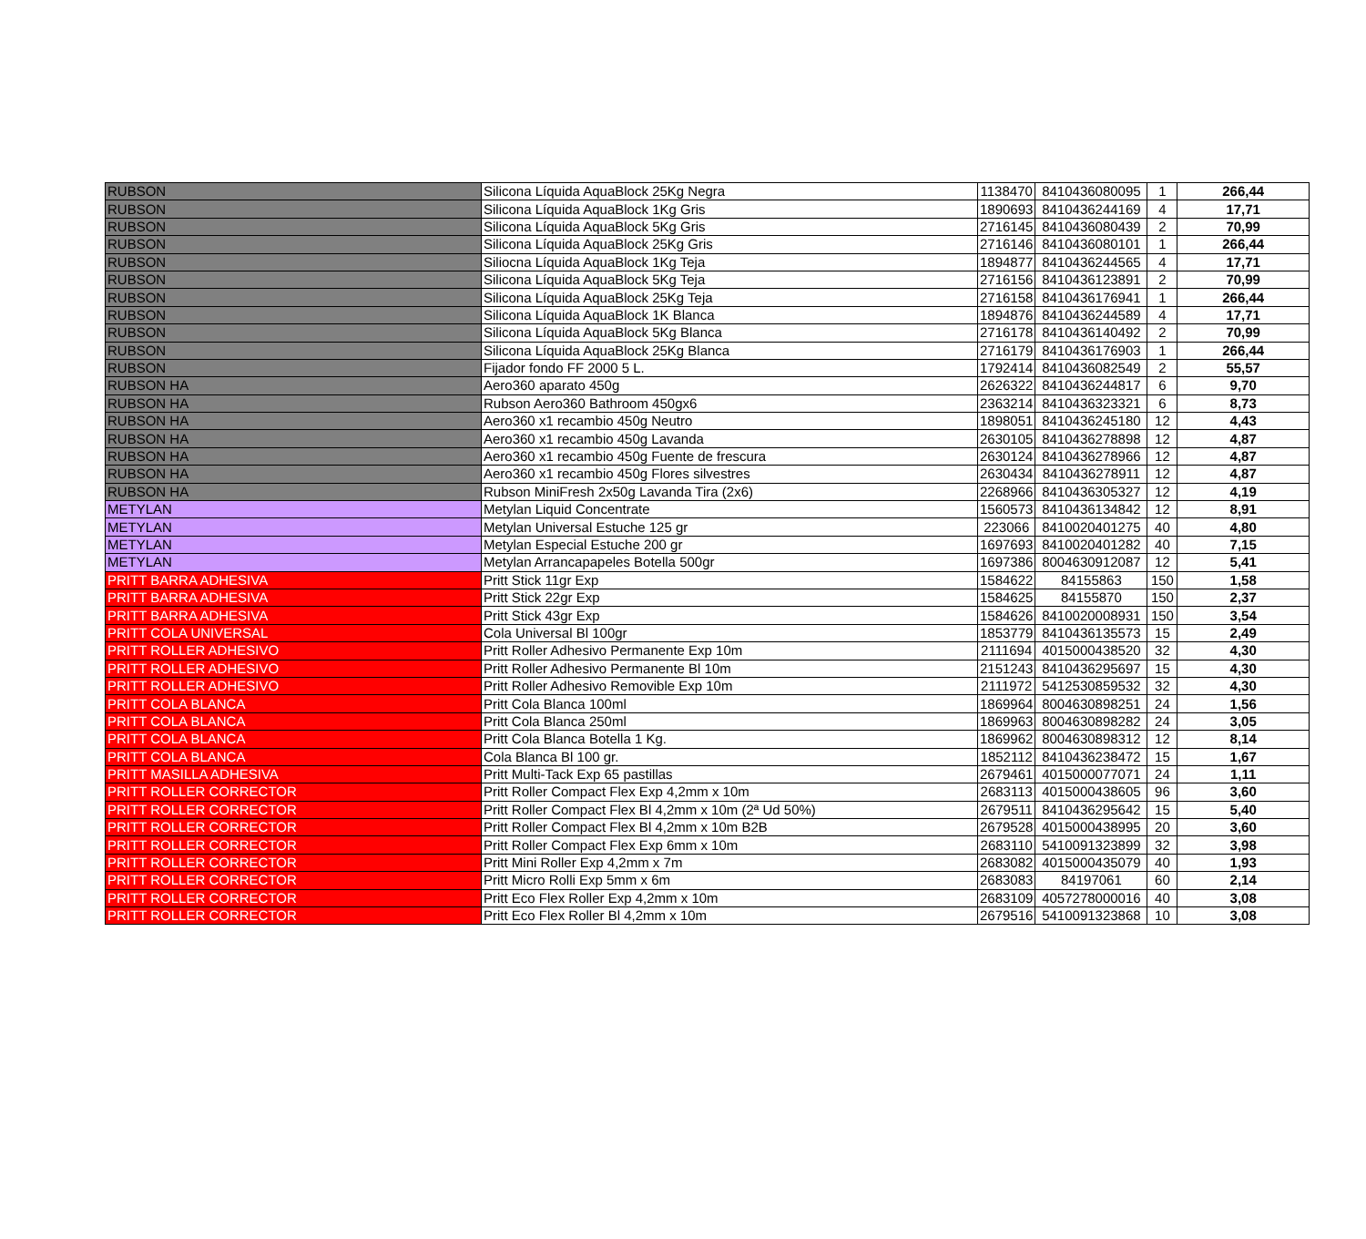| RUBSON | Silicona Líquida AquaBlock 25Kg Negra | 1138470 | 8410436080095 | 1 | 266,44 |
| RUBSON | Silicona Líquida AquaBlock 1Kg Gris | 1890693 | 8410436244169 | 4 | 17,71 |
| RUBSON | Silicona Líquida AquaBlock 5Kg Gris | 2716145 | 8410436080439 | 2 | 70,99 |
| RUBSON | Silicona Líquida AquaBlock 25Kg Gris | 2716146 | 8410436080101 | 1 | 266,44 |
| RUBSON | Siliocna Líquida AquaBlock 1Kg Teja | 1894877 | 8410436244565 | 4 | 17,71 |
| RUBSON | Silicona Líquida AquaBlock 5Kg Teja | 2716156 | 8410436123891 | 2 | 70,99 |
| RUBSON | Silicona Líquida AquaBlock 25Kg Teja | 2716158 | 8410436176941 | 1 | 266,44 |
| RUBSON | Silicona Líquida AquaBlock 1K Blanca | 1894876 | 8410436244589 | 4 | 17,71 |
| RUBSON | Silicona Líquida AquaBlock 5Kg Blanca | 2716178 | 8410436140492 | 2 | 70,99 |
| RUBSON | Silicona Líquida AquaBlock 25Kg Blanca | 2716179 | 8410436176903 | 1 | 266,44 |
| RUBSON | Fijador fondo FF 2000 5 L. | 1792414 | 8410436082549 | 2 | 55,57 |
| RUBSON HA | Aero360 aparato 450g | 2626322 | 8410436244817 | 6 | 9,70 |
| RUBSON HA | Rubson Aero360 Bathroom 450gx6 | 2363214 | 8410436323321 | 6 | 8,73 |
| RUBSON HA | Aero360 x1 recambio 450g Neutro | 1898051 | 8410436245180 | 12 | 4,43 |
| RUBSON HA | Aero360 x1 recambio 450g Lavanda | 2630105 | 8410436278898 | 12 | 4,87 |
| RUBSON HA | Aero360 x1 recambio 450g Fuente de frescura | 2630124 | 8410436278966 | 12 | 4,87 |
| RUBSON HA | Aero360 x1 recambio 450g Flores silvestres | 2630434 | 8410436278911 | 12 | 4,87 |
| RUBSON HA | Rubson MiniFresh 2x50g Lavanda Tira (2x6) | 2268966 | 8410436305327 | 12 | 4,19 |
| METYLAN | Metylan Liquid Concentrate | 1560573 | 8410436134842 | 12 | 8,91 |
| METYLAN | Metylan Universal Estuche 125 gr | 223066 | 8410020401275 | 40 | 4,80 |
| METYLAN | Metylan Especial Estuche 200 gr | 1697693 | 8410020401282 | 40 | 7,15 |
| METYLAN | Metylan Arrancapapeles Botella 500gr | 1697386 | 8004630912087 | 12 | 5,41 |
| PRITT BARRA ADHESIVA | Pritt Stick 11gr Exp | 1584622 | 84155863 | 150 | 1,58 |
| PRITT BARRA ADHESIVA | Pritt Stick 22gr Exp | 1584625 | 84155870 | 150 | 2,37 |
| PRITT BARRA ADHESIVA | Pritt Stick 43gr Exp | 1584626 | 8410020008931 | 150 | 3,54 |
| PRITT COLA UNIVERSAL | Cola Universal Bl 100gr | 1853779 | 8410436135573 | 15 | 2,49 |
| PRITT ROLLER ADHESIVO | Pritt Roller Adhesivo Permanente Exp 10m | 2111694 | 4015000438520 | 32 | 4,30 |
| PRITT ROLLER ADHESIVO | Pritt Roller Adhesivo Permanente Bl 10m | 2151243 | 8410436295697 | 15 | 4,30 |
| PRITT ROLLER ADHESIVO | Pritt Roller Adhesivo Removible Exp 10m | 2111972 | 5412530859532 | 32 | 4,30 |
| PRITT COLA BLANCA | Pritt Cola Blanca 100ml | 1869964 | 8004630898251 | 24 | 1,56 |
| PRITT COLA BLANCA | Pritt Cola Blanca 250ml | 1869963 | 8004630898282 | 24 | 3,05 |
| PRITT COLA BLANCA | Pritt Cola Blanca Botella 1 Kg. | 1869962 | 8004630898312 | 12 | 8,14 |
| PRITT COLA BLANCA | Cola Blanca Bl 100 gr. | 1852112 | 8410436238472 | 15 | 1,67 |
| PRITT MASILLA ADHESIVA | Pritt Multi-Tack Exp 65 pastillas | 2679461 | 4015000077071 | 24 | 1,11 |
| PRITT ROLLER CORRECTOR | Pritt Roller Compact Flex Exp 4,2mm x 10m | 2683113 | 4015000438605 | 96 | 3,60 |
| PRITT ROLLER CORRECTOR | Pritt Roller Compact Flex Bl 4,2mm x 10m (2ª Ud 50%) | 2679511 | 8410436295642 | 15 | 5,40 |
| PRITT ROLLER CORRECTOR | Pritt Roller Compact Flex Bl 4,2mm x 10m B2B | 2679528 | 4015000438995 | 20 | 3,60 |
| PRITT ROLLER CORRECTOR | Pritt Roller Compact Flex Exp 6mm x 10m | 2683110 | 5410091323899 | 32 | 3,98 |
| PRITT ROLLER CORRECTOR | Pritt Mini Roller Exp 4,2mm x 7m | 2683082 | 4015000435079 | 40 | 1,93 |
| PRITT ROLLER CORRECTOR | Pritt Micro Rolli Exp 5mm x 6m | 2683083 | 84197061 | 60 | 2,14 |
| PRITT ROLLER CORRECTOR | Pritt Eco Flex Roller Exp 4,2mm x 10m | 2683109 | 4057278000016 | 40 | 3,08 |
| PRITT ROLLER CORRECTOR | Pritt Eco Flex Roller Bl 4,2mm x 10m | 2679516 | 5410091323868 | 10 | 3,08 |